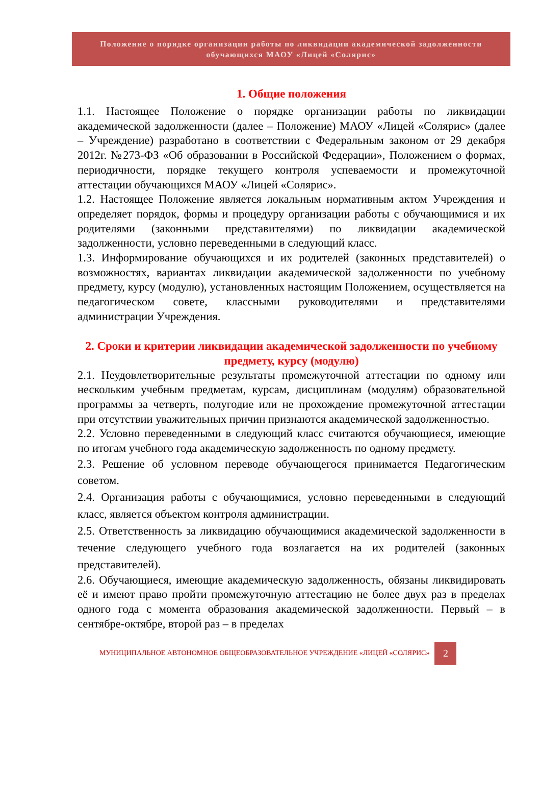Положение о порядке организации работы по ликвидации академической задолженности обучающихся МАОУ «Лицей «Солярис»
1. Общие положения
1.1. Настоящее Положение о порядке организации работы по ликвидации академической задолженности (далее – Положение) МАОУ «Лицей «Солярис» (далее – Учреждение) разработано в соответствии с Федеральным законом от 29 декабря 2012г. №273-ФЗ «Об образовании в Российской Федерации», Положением о формах, периодичности, порядке текущего контроля успеваемости и промежуточной аттестации обучающихся МАОУ «Лицей «Солярис».
1.2. Настоящее Положение является локальным нормативным актом Учреждения и определяет порядок, формы и процедуру организации работы с обучающимися и их родителями (законными представителями) по ликвидации академической задолженности, условно переведенными в следующий класс.
1.3. Информирование обучающихся и их родителей (законных представителей) о возможностях, вариантах ликвидации академической задолженности по учебному предмету, курсу (модулю), установленных настоящим Положением, осуществляется на педагогическом совете, классными руководителями и представителями администрации Учреждения.
2. Сроки и критерии ликвидации академической задолженности по учебному предмету, курсу (модулю)
2.1. Неудовлетворительные результаты промежуточной аттестации по одному или нескольким учебным предметам, курсам, дисциплинам (модулям) образовательной программы за четверть, полугодие или не прохождение промежуточной аттестации при отсутствии уважительных причин признаются академической задолженностью.
2.2. Условно переведенными в следующий класс считаются обучающиеся, имеющие по итогам учебного года академическую задолженность по одному предмету.
2.3. Решение об условном переводе обучающегося принимается Педагогическим советом.
2.4. Организация работы с обучающимися, условно переведенными в следующий класс, является объектом контроля администрации.
2.5. Ответственность за ликвидацию обучающимися академической задолженности в течение следующего учебного года возлагается на их родителей (законных представителей).
2.6. Обучающиеся, имеющие академическую задолженность, обязаны ликвидировать её и имеют право пройти промежуточную аттестацию не более двух раз в пределах одного года с момента образования академической задолженности. Первый – в сентябре-октябре, второй раз – в пределах
МУНИЦИПАЛЬНОЕ АВТОНОМНОЕ ОБЩЕОБРАЗОВАТЕЛЬНОЕ УЧРЕЖДЕНИЕ «ЛИЦЕЙ «СОЛЯРИС»
2